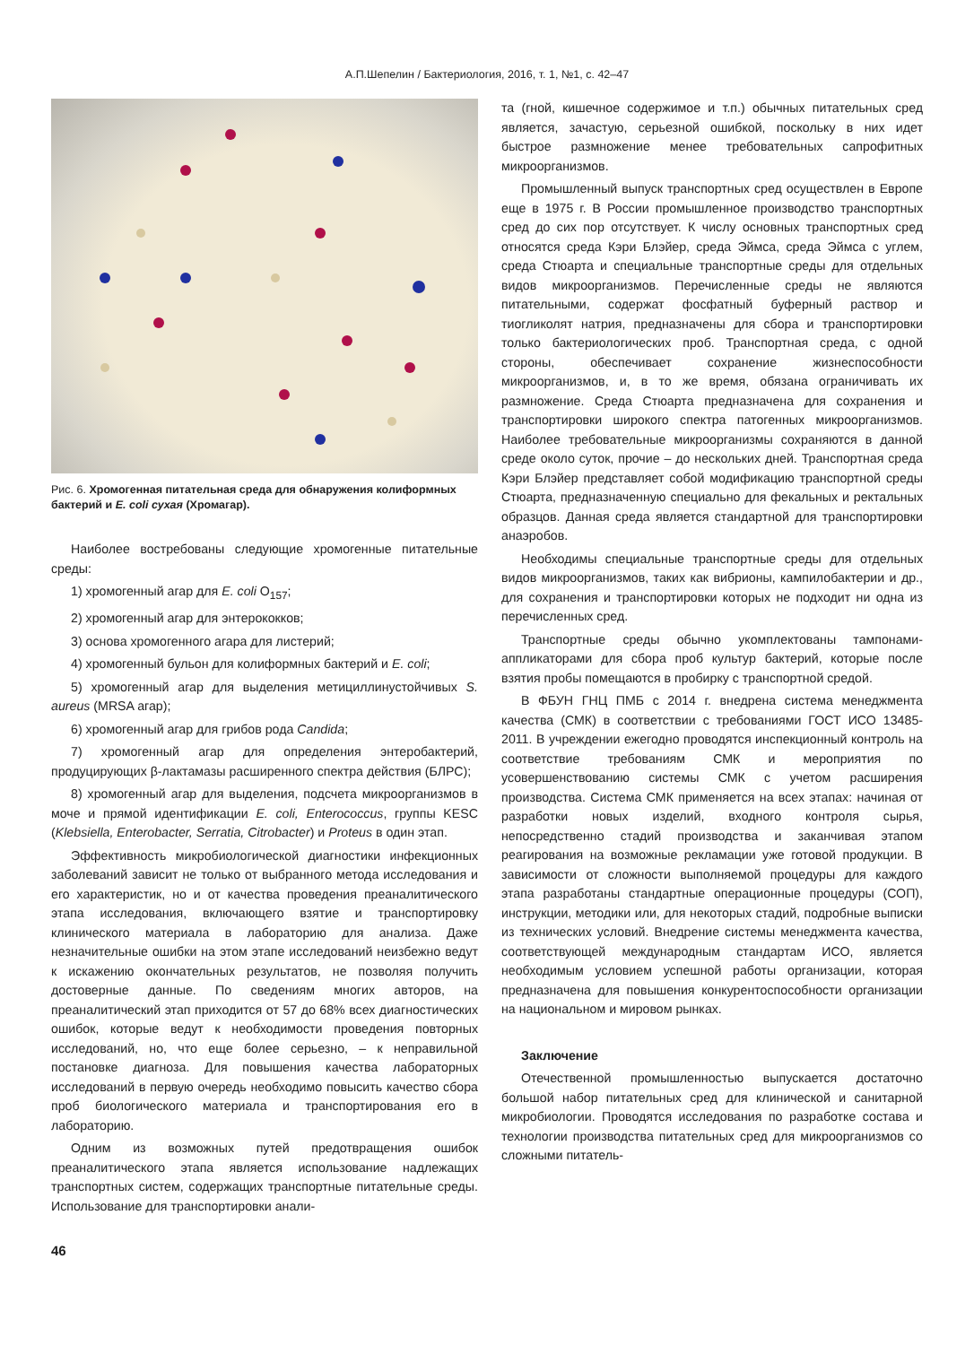А.П.Шепелин / Бактериология, 2016, т. 1, №1, с. 42–47
Рис. 6. Хромогенная питательная среда для обнаружения колиформных бактерий и E. coli сухая (Хромагар).
Наиболее востребованы следующие хромогенные питательные среды:
1) хромогенный агар для E. coli O<sub>157</sub>;
2) хромогенный агар для энтерококков;
3) основа хромогенного агара для листерий;
4) хромогенный бульон для колиформных бактерий и E. coli;
5) хромогенный агар для выделения метициллинустойчивых S. aureus (MRSA агар);
6) хромогенный агар для грибов рода Candida;
7) хромогенный агар для определения энтеробактерий, продуцирующих β-лактамазы расширенного спектра действия (БЛРС);
8) хромогенный агар для выделения, подсчета микроорганизмов в моче и прямой идентификации E. coli, Enterococcus, группы KESC (Klebsiella, Enterobacter, Serratia, Citrobacter) и Proteus в один этап.
Эффективность микробиологической диагностики инфекционных заболеваний зависит не только от выбранного метода исследования и его характеристик, но и от качества проведения преаналитического этапа исследования, включающего взятие и транспортировку клинического материала в лабораторию для анализа. Даже незначительные ошибки на этом этапе исследований неизбежно ведут к искажению окончательных результатов, не позволяя получить достоверные данные. По сведениям многих авторов, на преаналитический этап приходится от 57 до 68% всех диагностических ошибок, которые ведут к необходимости проведения повторных исследований, но, что еще более серьезно, – к неправильной постановке диагноза. Для повышения качества лабораторных исследований в первую очередь необходимо повысить качество сбора проб биологического материала и транспортирования его в лабораторию.
Одним из возможных путей предотвращения ошибок преаналитического этапа является использование надлежащих транспортных систем, содержащих транспортные питательные среды. Использование для транспортировки анали-
та (гной, кишечное содержимое и т.п.) обычных питательных сред является, зачастую, серьезной ошибкой, поскольку в них идет быстрое размножение менее требовательных сапрофитных микроорганизмов.
Промышленный выпуск транспортных сред осуществлен в Европе еще в 1975 г. В России промышленное производство транспортных сред до сих пор отсутствует. К числу основных транспортных сред относятся среда Кэри Блэйер, среда Эймса, среда Эймса с углем, среда Стюарта и специальные транспортные среды для отдельных видов микроорганизмов. Перечисленные среды не являются питательными, содержат фосфатный буферный раствор и тиогликолят натрия, предназначены для сбора и транспортировки только бактериологических проб. Транспортная среда, с одной стороны, обеспечивает сохранение жизнеспособности микроорганизмов, и, в то же время, обязана ограничивать их размножение. Среда Стюарта предназначена для сохранения и транспортировки широкого спектра патогенных микроорганизмов. Наиболее требовательные микроорганизмы сохраняются в данной среде около суток, прочие – до нескольких дней. Транспортная среда Кэри Блэйер представляет собой модификацию транспортной среды Стюарта, предназначенную специально для фекальных и ректальных образцов. Данная среда является стандартной для транспортировки анаэробов.
Необходимы специальные транспортные среды для отдельных видов микроорганизмов, таких как вибрионы, кампилобактерии и др., для сохранения и транспортировки которых не подходит ни одна из перечисленных сред.
Транспортные среды обычно укомплектованы тампонами-аппликаторами для сбора проб культур бактерий, которые после взятия пробы помещаются в пробирку с транспортной средой.
В ФБУН ГНЦ ПМБ с 2014 г. внедрена система менеджмента качества (СМК) в соответствии с требованиями ГОСТ ИСО 13485-2011. В учреждении ежегодно проводятся инспекционный контроль на соответствие требованиям СМК и мероприятия по усовершенствованию системы СМК с учетом расширения производства. Система СМК применяется на всех этапах: начиная от разработки новых изделий, входного контроля сырья, непосредственно стадий производства и заканчивая этапом реагирования на возможные рекламации уже готовой продукции. В зависимости от сложности выполняемой процедуры для каждого этапа разработаны стандартные операционные процедуры (СОП), инструкции, методики или, для некоторых стадий, подробные выписки из технических условий. Внедрение системы менеджмента качества, соответствующей международным стандартам ИСО, является необходимым условием успешной работы организации, которая предназначена для повышения конкурентоспособности организации на национальном и мировом рынках.
Заключение
Отечественной промышленностью выпускается достаточно большой набор питательных сред для клинической и санитарной микробиологии. Проводятся исследования по разработке состава и технологии производства питательных сред для микроорганизмов со сложными питатель-
46